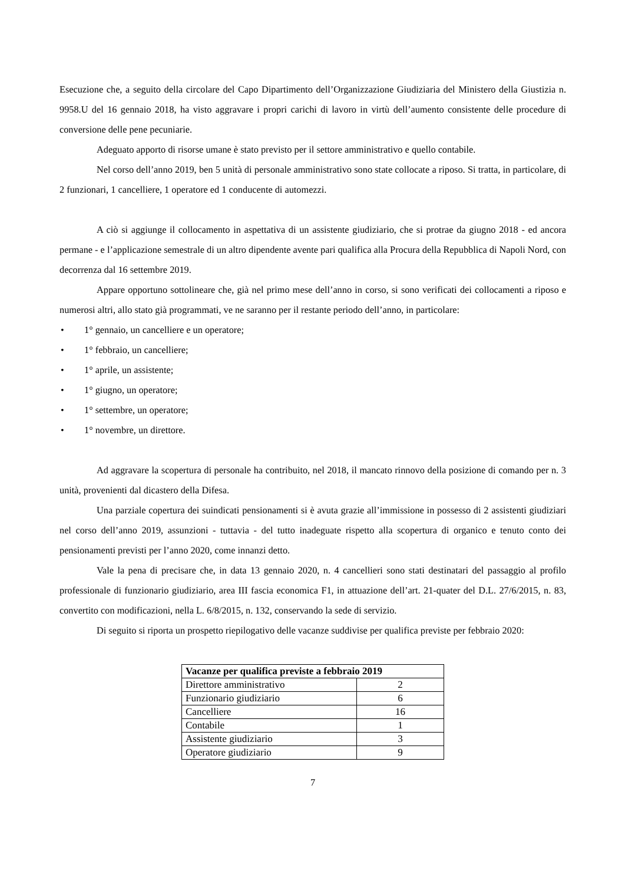Esecuzione che, a seguito della circolare del Capo Dipartimento dell’Organizzazione Giudiziaria del Ministero della Giustizia n. 9958.U del 16 gennaio 2018, ha visto aggravare i propri carichi di lavoro in virtù dell’aumento consistente delle procedure di conversione delle pene pecuniarie.
Adeguato apporto di risorse umane è stato previsto per il settore amministrativo e quello contabile.
Nel corso dell’anno 2019, ben 5 unità di personale amministrativo sono state collocate a riposo. Si tratta, in particolare, di 2 funzionari, 1 cancelliere, 1 operatore ed 1 conducente di automezzi.
A ciò si aggiunge il collocamento in aspettativa di un assistente giudiziario, che si protrae da giugno 2018 - ed ancora permane - e l’applicazione semestrale di un altro dipendente avente pari qualifica alla Procura della Repubblica di Napoli Nord, con decorrenza dal 16 settembre 2019.
Appare opportuno sottolineare che, già nel primo mese dell’anno in corso, si sono verificati dei collocamenti a riposo e numerosi altri, allo stato già programmati, ve ne saranno per il restante periodo dell’anno, in particolare:
• 1° gennaio, un cancelliere e un operatore;
• 1° febbraio, un cancelliere;
• 1° aprile, un assistente;
• 1° giugno, un operatore;
• 1° settembre, un operatore;
• 1° novembre, un direttore.
Ad aggravare la scopertura di personale ha contribuito, nel 2018, il mancato rinnovo della posizione di comando per n. 3 unità, provenienti dal dicastero della Difesa.
Una parziale copertura dei suindicati pensionamenti si è avuta grazie all’immissione in possesso di 2 assistenti giudiziari nel corso dell’anno 2019, assunzioni - tuttavia - del tutto inadeguate rispetto alla scopertura di organico e tenuto conto dei pensionamenti previsti per l’anno 2020, come innanzi detto.
Vale la pena di precisare che, in data 13 gennaio 2020, n. 4 cancellieri sono stati destinatari del passaggio al profilo professionale di funzionario giudiziario, area III fascia economica F1, in attuazione dell’art. 21-quater del D.L. 27/6/2015, n. 83, convertito con modificazioni, nella L. 6/8/2015, n. 132, conservando la sede di servizio.
Di seguito si riporta un prospetto riepilogativo delle vacanze suddivise per qualifica previste per febbraio 2020:
| Vacanze per qualifica previste a febbraio 2019 | |
| --- | --- |
| Direttore amministrativo | 2 |
| Funzionario giudiziario | 6 |
| Cancelliere | 16 |
| Contabile | 1 |
| Assistente giudiziario | 3 |
| Operatore giudiziario | 9 |
7